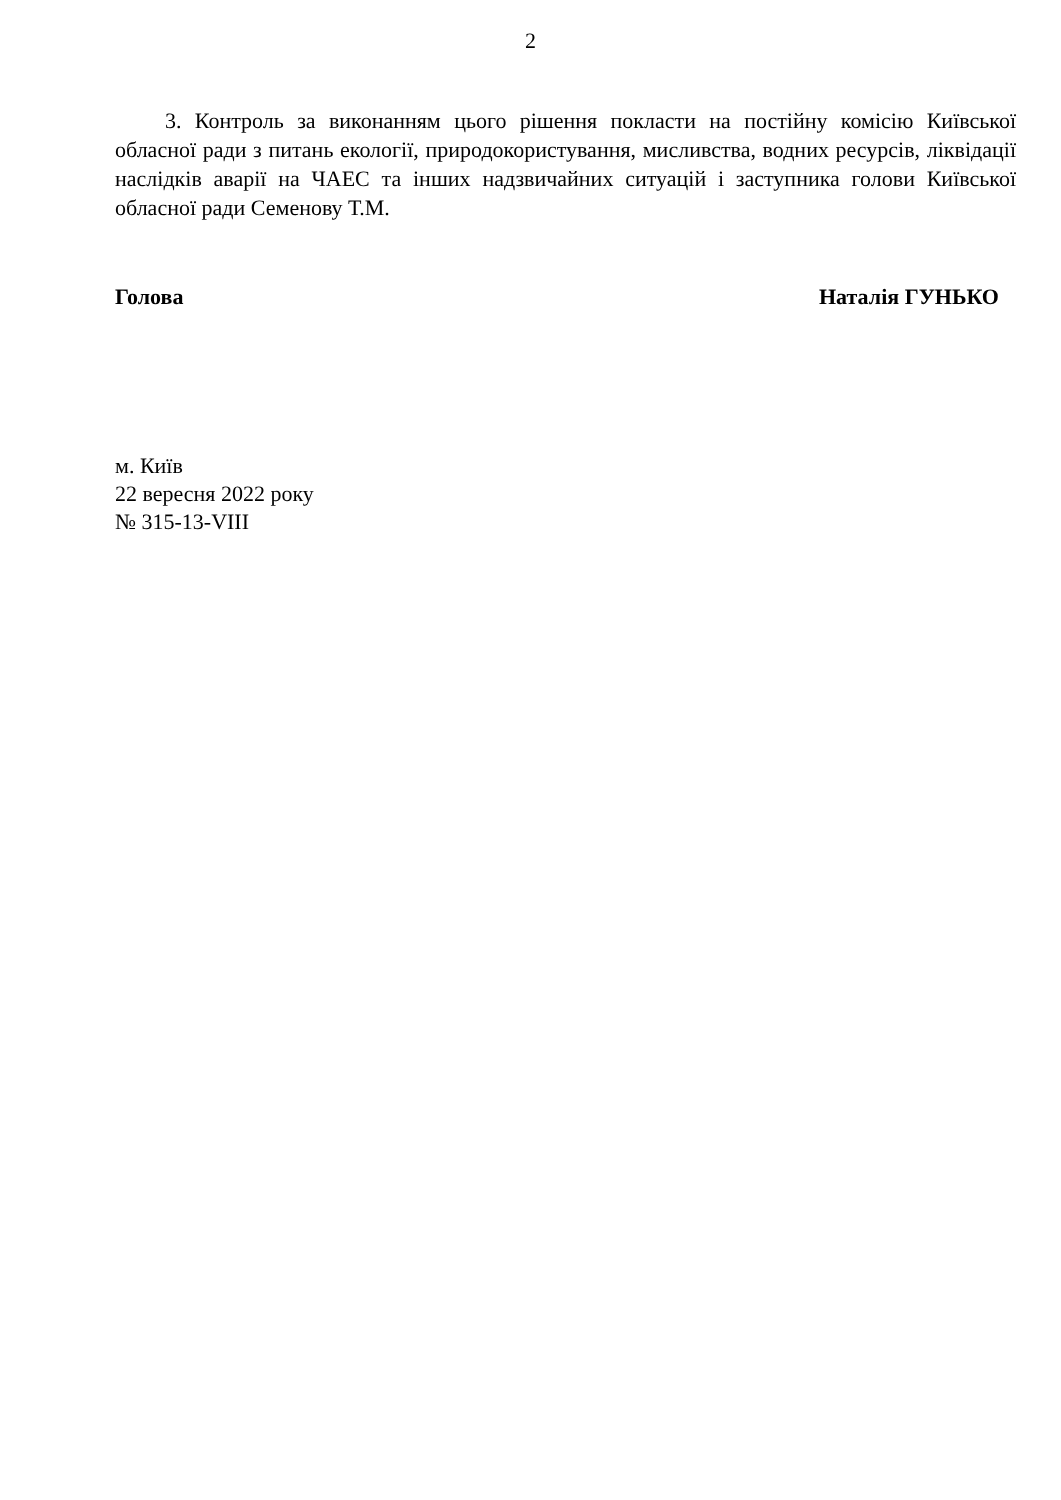2
3. Контроль за виконанням цього рішення покласти на постійну комісію Київської обласної ради з питань екології, природокористування, мисливства, водних ресурсів, ліквідації наслідків аварії на ЧАЕС та інших надзвичайних ситуацій і заступника голови Київської обласної ради Семенову Т.М.
Голова Наталія ГУНЬКО
м. Київ
22 вересня 2022 року
№ 315-13-VIII